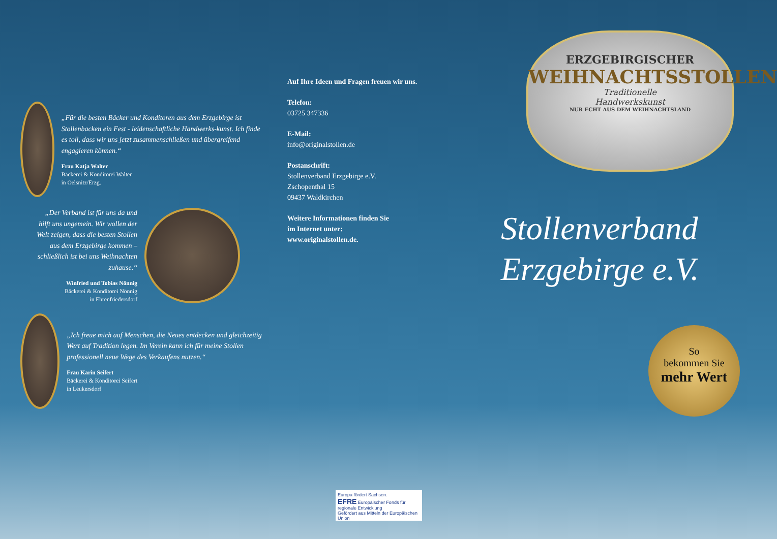„Für die besten Bäcker und Konditoren aus dem Erzgebirge ist Stollenbacken ein Fest - leidenschaftliche Handwerks-kunst. Ich finde es toll, dass wir uns jetzt zusammenschließen und übergreifend engagieren können.“
Frau Katja Walter
Bäckerei & Konditorei Walter
in Oelsnitz/Erzg.
„Der Verband ist für uns da und hilft uns ungemein. Wir wollen der Welt zeigen, dass die besten Stollen aus dem Erzgebirge kommen – schließlich ist bei uns Weihnachten zuhause.“
Winfried und Tobias Nönnig
Bäckerei & Konditorei Nönnig
in Ehrenfriedersdorf
„Ich freue mich auf Menschen, die Neues entdecken und gleichzeitig Wert auf Tradition legen. Im Verein kann ich für meine Stollen professionell neue Wege des Verkaufens nutzen.“
Frau Karin Seifert
Bäckerei & Konditorei Seifert
in Leukersdorf
Auf Ihre Ideen und Fragen freuen wir uns.
Telefon:
03725 347336
E-Mail:
info@originalstollen.de
Postanschrift:
Stollenverband Erzgebirge e.V.
Zschopenthal 15
09437 Waldkirchen
Weitere Informationen finden Sie
im Internet unter:
www.originalstollen.de.
ERZGEBIRGISCHER
WEIHNACHTSSTOLLEN
Traditionelle
Handwerkskunst
NUR ECHT AUS DEM WEIHNACHTSLAND
Stollenverband
Erzgebirge e.V.
So
bekommen Sie
mehr Wert
Europa fördert Sachsen.
EFRE Europäischer Fonds für regionale Entwicklung
Gefördert aus Mitteln der Europäischen Union